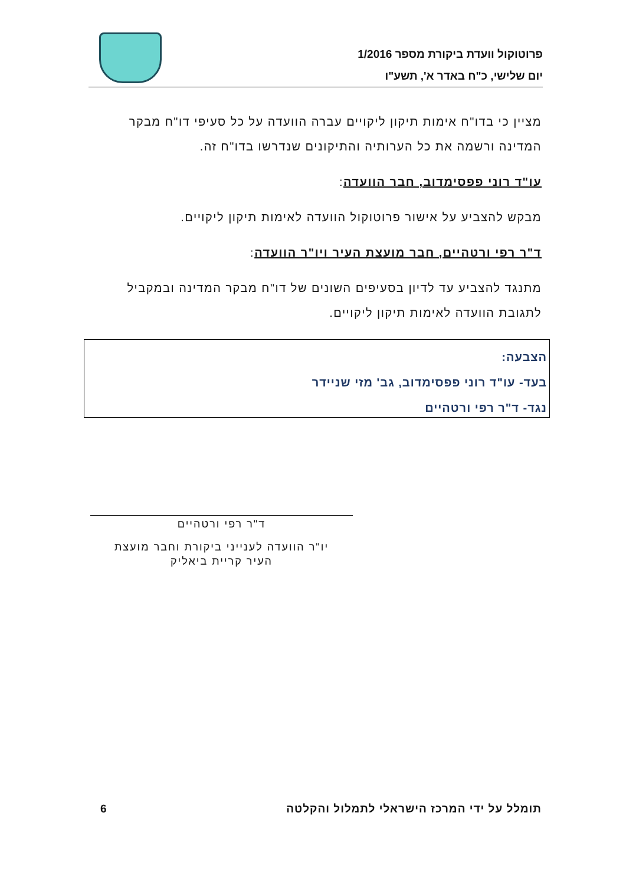פרוטוקול וועדת ביקורת מספר 1/2016
יום שלישי, כ"ח באדר א', תשע"ו
מציין כי בדו"ח אימות תיקון ליקויים עברה הוועדה על כל סעיפי דו"ח מבקר המדינה ורשמה את כל הערותיה והתיקונים שנדרשו בדו"ח זה.
עו"ד רוני פפסימדוב, חבר הוועדה:
מבקש להצביע על אישור פרוטוקול הוועדה לאימות תיקון ליקויים.
ד"ר רפי ורטהיים, חבר מועצת העיר ויו"ר הוועדה:
מתנגד להצביע עד לדיון בסעיפים השונים של דו"ח מבקר המדינה ובמקביל לתגובת הוועדה לאימות תיקון ליקויים.
הצבעה:
בעד- עו"ד רוני פפסימדוב, גב' מזי שניידר
נגד- ד"ר רפי ורטהיים
ד"ר רפי ורטהיים
יו"ר הוועדה לענייני ביקורת וחבר מועצת
העיר קריית ביאליק
תומלל על ידי המרכז הישראלי לתמלול והקלטה 6